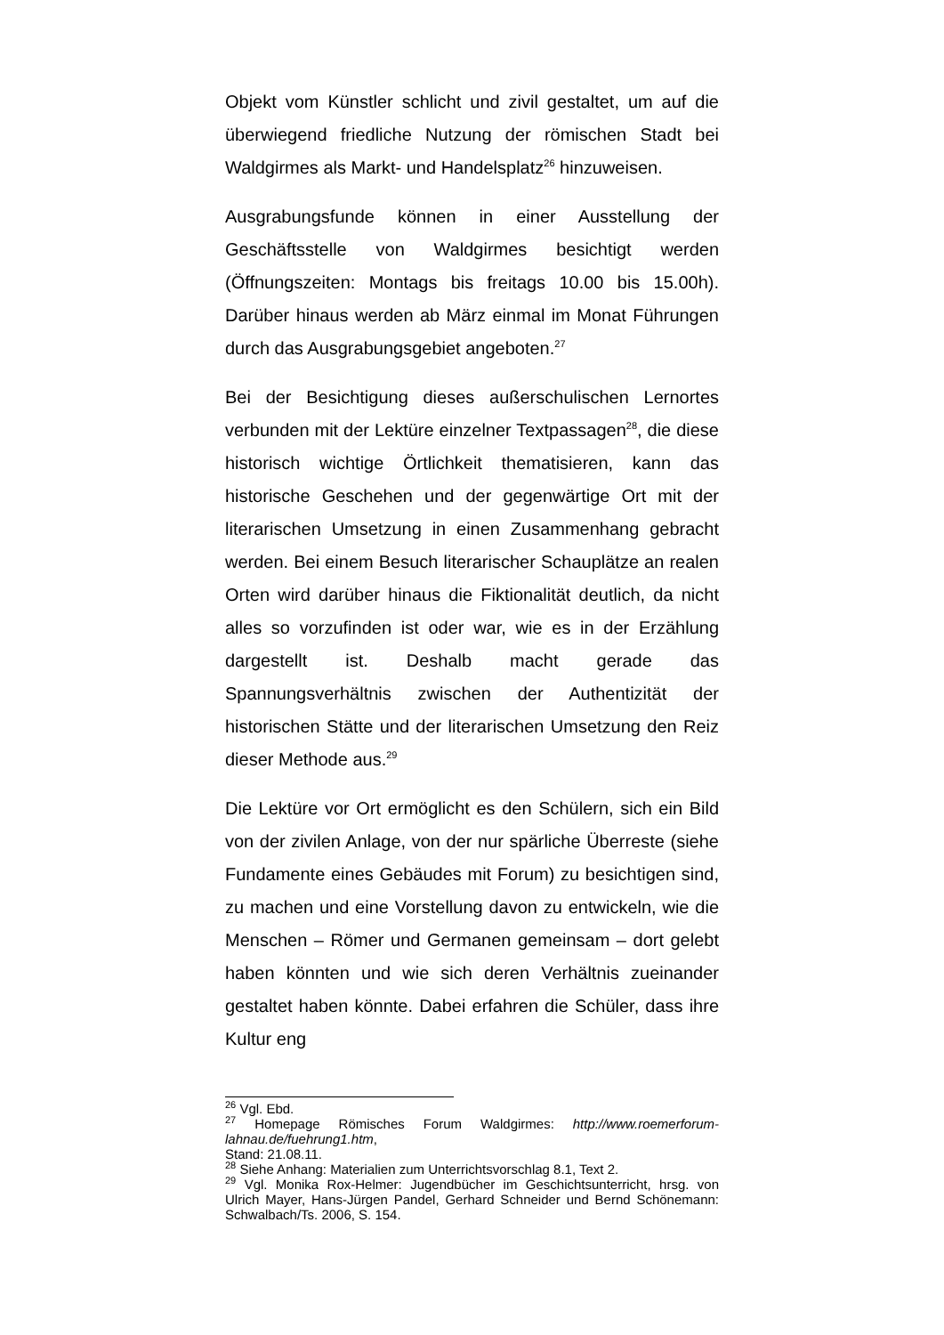Objekt vom Künstler schlicht und zivil gestaltet, um auf die überwiegend friedliche Nutzung der römischen Stadt bei Waldgirmes als Markt- und Handelsplatz<sup>26</sup> hinzuweisen.
Ausgrabungsfunde können in einer Ausstellung der Geschäftsstelle von Waldgirmes besichtigt werden (Öffnungszeiten: Montags bis freitags 10.00 bis 15.00h). Darüber hinaus werden ab März einmal im Monat Führungen durch das Ausgrabungsgebiet angeboten.<sup>27</sup>
Bei der Besichtigung dieses außerschulischen Lernortes verbunden mit der Lektüre einzelner Textpassagen<sup>28</sup>, die diese historisch wichtige Örtlichkeit thematisieren, kann das historische Geschehen und der gegenwärtige Ort mit der literarischen Umsetzung in einen Zusammenhang gebracht werden. Bei einem Besuch literarischer Schauplätze an realen Orten wird darüber hinaus die Fiktionalität deutlich, da nicht alles so vorzufinden ist oder war, wie es in der Erzählung dargestellt ist. Deshalb macht gerade das Spannungsverhältnis zwischen der Authentizität der historischen Stätte und der literarischen Umsetzung den Reiz dieser Methode aus.<sup>29</sup>
Die Lektüre vor Ort ermöglicht es den Schülern, sich ein Bild von der zivilen Anlage, von der nur spärliche Überreste (siehe Fundamente eines Gebäudes mit Forum) zu besichtigen sind, zu machen und eine Vorstellung davon zu entwickeln, wie die Menschen – Römer und Germanen gemeinsam – dort gelebt haben könnten und wie sich deren Verhältnis zueinander gestaltet haben könnte. Dabei erfahren die Schüler, dass ihre Kultur eng
<sup>26</sup> Vgl. Ebd.
<sup>27</sup> Homepage Römisches Forum Waldgirmes: http://www.roemerforum-lahnau.de/fuehrung1.htm,
Stand: 21.08.11.
<sup>28</sup> Siehe Anhang: Materialien zum Unterrichtsvorschlag 8.1, Text 2.
<sup>29</sup> Vgl. Monika Rox-Helmer: Jugendbücher im Geschichtsunterricht, hrsg. von Ulrich Mayer, Hans-Jürgen Pandel, Gerhard Schneider und Bernd Schönemann: Schwalbach/Ts. 2006, S. 154.